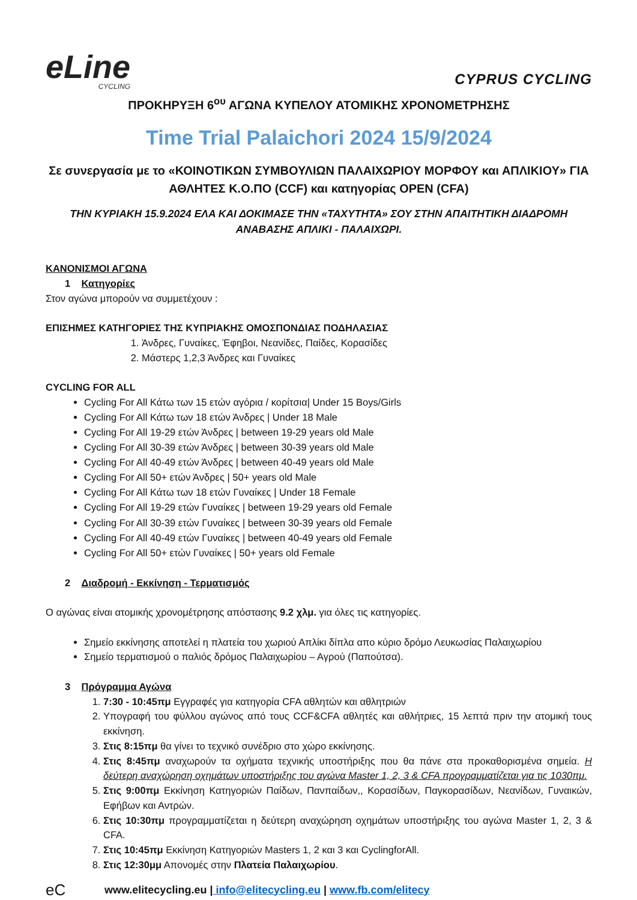eLine
CYCLING
CYPRUS CYCLING
ΠΡΟΚΗΡΥΞΗ 6<sup>ου</sup> ΑΓΩΝΑ ΚΥΠΕΛΟΥ ΑΤΟΜΙΚΗΣ ΧΡΟΝΟΜΕΤΡΗΣΗΣ
Time Trial Palaichori 2024 15/9/2024
Σε συνεργασία με το «ΚΟΙΝΟΤΙΚΩΝ ΣΥΜΒΟΥΛΙΩΝ ΠΑΛΑΙΧΩΡΙΟΥ ΜΟΡΦΟΥ και ΑΠΛΙΚΙΟΥ» ΓΙΑ ΑΘΛΗΤΕΣ Κ.Ο.ΠΟ (CCF) και κατηγορίας OPEN (CFA)
ΤΗΝ ΚΥΡΙΑΚΗ 15.9.2024 ΕΛΑ ΚΑΙ ΔΟΚΙΜΑΣΕ ΤΗΝ «ΤΑΧΥΤΗΤΑ» ΣΟΥ ΣΤΗΝ ΑΠΑΙΤΗΤΙΚΗ ΔΙΑΔΡΟΜΗ ΑΝΑΒΑΣΗΣ ΑΠΛΙΚΙ - ΠΑΛΑΙΧΩΡΙ.
ΚΑΝΟΝΙΣΜΟΙ ΑΓΩΝΑ
1 Κατηγορίες
Στον αγώνα μπορούν να συμμετέχουν :
ΕΠΙΣΗΜΕΣ ΚΑΤΗΓΟΡΙΕΣ ΤΗΣ ΚΥΠΡΙΑΚΗΣ ΟΜΟΣΠΟΝΔΙΑΣ ΠΟΔΗΛΑΣΙΑΣ
1. Άνδρες, Γυναίκες, Έφηβοι, Νεανίδες, Παίδες, Κορασίδες
2. Μάστερς 1,2,3 Άνδρες και Γυναίκες
CYCLING FOR ALL
Cycling For All Κάτω των 15 ετών αγόρια / κορίτσια| Under 15 Boys/Girls
Cycling For All Κάτω των 18 ετών Άνδρες | Under 18 Male
Cycling For All 19-29 ετών Άνδρες | between 19-29 years old Male
Cycling For All 30-39 ετών Άνδρες | between 30-39 years old Male
Cycling For All 40-49 ετών Άνδρες | between 40-49 years old Male
Cycling For All 50+ ετών Άνδρες | 50+ years old Male
Cycling For All Κάτω των 18 ετών Γυναίκες | Under 18 Female
Cycling For All 19-29 ετών Γυναίκες | between 19-29 years old Female
Cycling For All 30-39 ετών Γυναίκες | between 30-39 years old Female
Cycling For All 40-49 ετών Γυναίκες | between 40-49 years old Female
Cycling For All 50+ ετών Γυναίκες | 50+ years old Female
2 Διαδρομή - Εκκίνηση - Τερματισμός
Ο αγώνας είναι ατομικής χρονομέτρησης απόστασης 9.2 χλμ. για όλες τις κατηγορίες.
Σημείο εκκίνησης αποτελεί η πλατεία του χωριού Απλίκι δίπλα απο κύριο δρόμο Λευκωσίας Παλαιχωρίου
Σημείο τερματισμού ο παλιός δρόμος Παλαιχωρίου – Αγρού (Παπούτσα).
3 Πρόγραμμα Αγώνα
1. 7:30 - 10:45πμ Εγγραφές για κατηγορία CFA αθλητών και αθλητριών
2. Υπογραφή του φύλλου αγώνος από τους CCF&CFA αθλητές και αθλήτριες, 15 λεπτά πριν την ατομική τους εκκίνηση.
3. Στις 8:15πμ θα γίνει το τεχνικό συνέδριο στο χώρο εκκίνησης.
4. Στις 8:45πμ αναχωρούν τα οχήματα τεχνικής υποστήριξης που θα πάνε στα προκαθορισμένα σημεία. Η δεύτερη αναχώρηση οχημάτων υποστήριξης του αγώνα Master 1, 2, 3 & CFA προγραμματίζεται για τις 1030πμ.
5. Στις 9:00πμ Εκκίνηση Κατηγοριών Παίδων, Πανπαίδων,, Κορασίδων, Παγκορασίδων, Νεανίδων, Γυναικών, Εφήβων και Αντρών.
6. Στις 10:30πμ προγραμματίζεται η δεύτερη αναχώρηση οχημάτων υποστήριξης του αγώνα Master 1, 2, 3 & CFA.
7. Στις 10:45πμ Εκκίνηση Κατηγοριών Masters 1, 2 και 3 και CyclingforAll.
8. Στις 12:30μμ Απονομές στην Πλατεία Παλαιχωρίου.
eC www.elitecycling.eu | info@elitecycling.eu | www.fb.com/elitecy